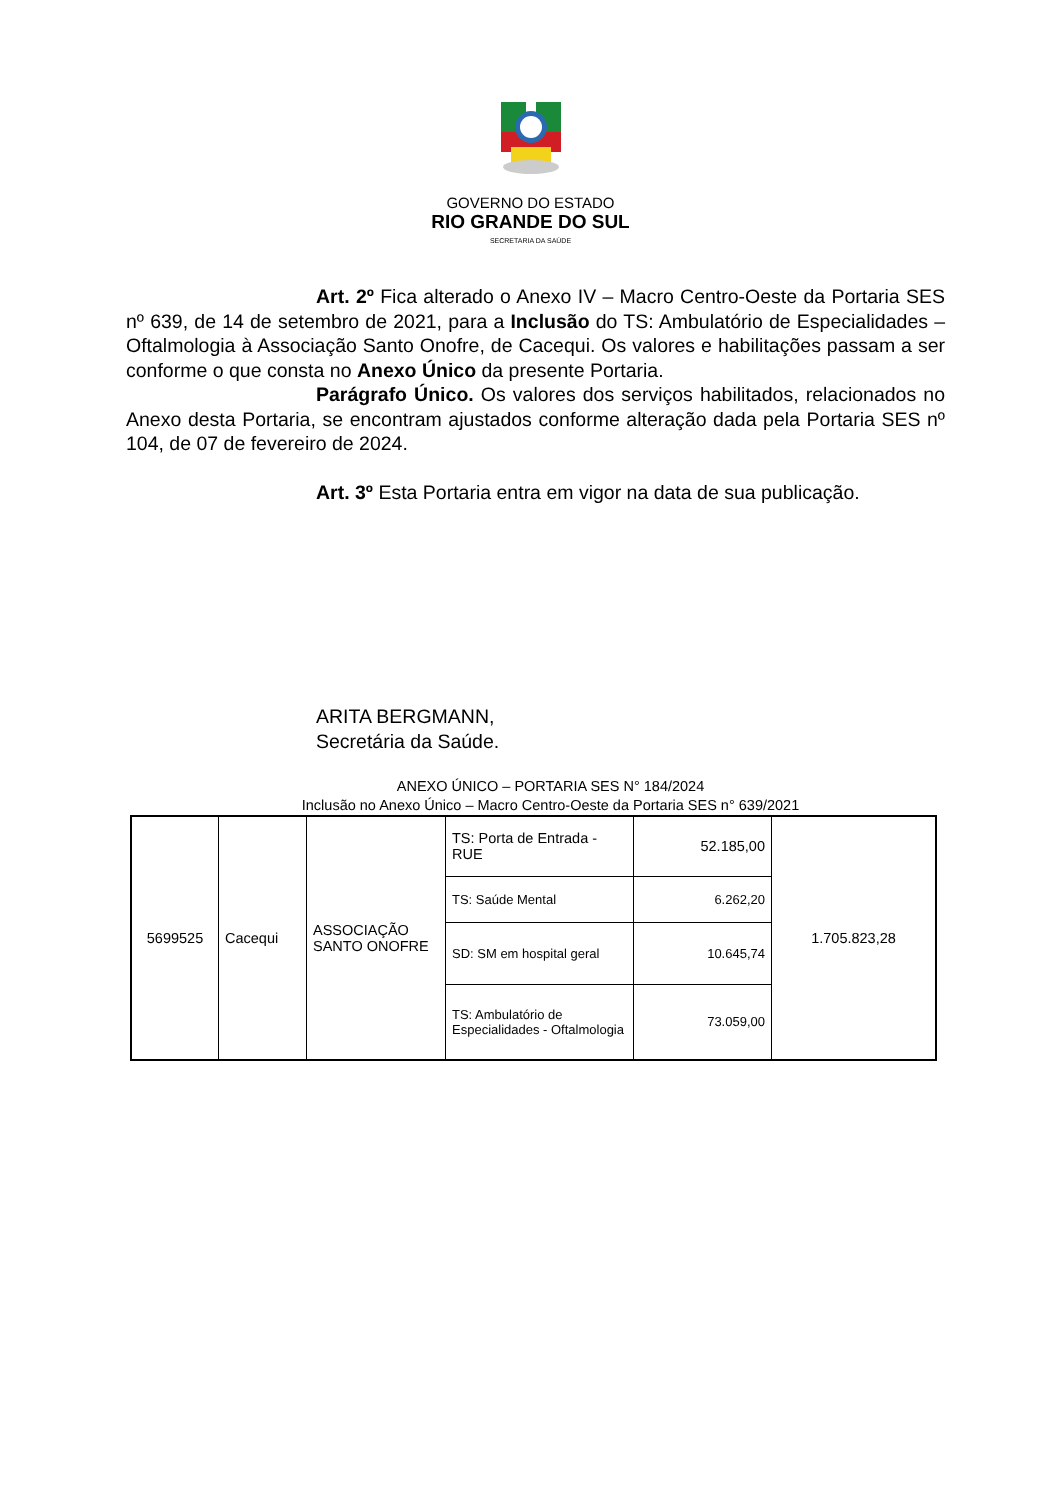GOVERNO DO ESTADO
RIO GRANDE DO SUL
SECRETARIA DA SAÚDE
Art. 2º Fica alterado o Anexo IV – Macro Centro-Oeste da Portaria SES nº 639, de 14 de setembro de 2021, para a Inclusão do TS: Ambulatório de Especialidades – Oftalmologia à Associação Santo Onofre, de Cacequi. Os valores e habilitações passam a ser conforme o que consta no Anexo Único da presente Portaria.
Parágrafo Único. Os valores dos serviços habilitados, relacionados no Anexo desta Portaria, se encontram ajustados conforme alteração dada pela Portaria SES nº 104, de 07 de fevereiro de 2024.
Art. 3º Esta Portaria entra em vigor na data de sua publicação.
ARITA BERGMANN,
Secretária da Saúde.
ANEXO ÚNICO – PORTARIA SES N° 184/2024
Inclusão no Anexo Único – Macro Centro-Oeste da Portaria SES n° 639/2021
| 5699525 | Cacequi | ASSOCIAÇÃO SANTO ONOFRE | TS: Porta de Entrada - RUE | 52.185,00 | 1.705.823,28 |
| | | | TS: Saúde Mental | 6.262,20 | |
| | | | SD: SM em hospital geral | 10.645,74 | |
| | | | TS: Ambulatório de Especialidades - Oftalmologia | 73.059,00 | |